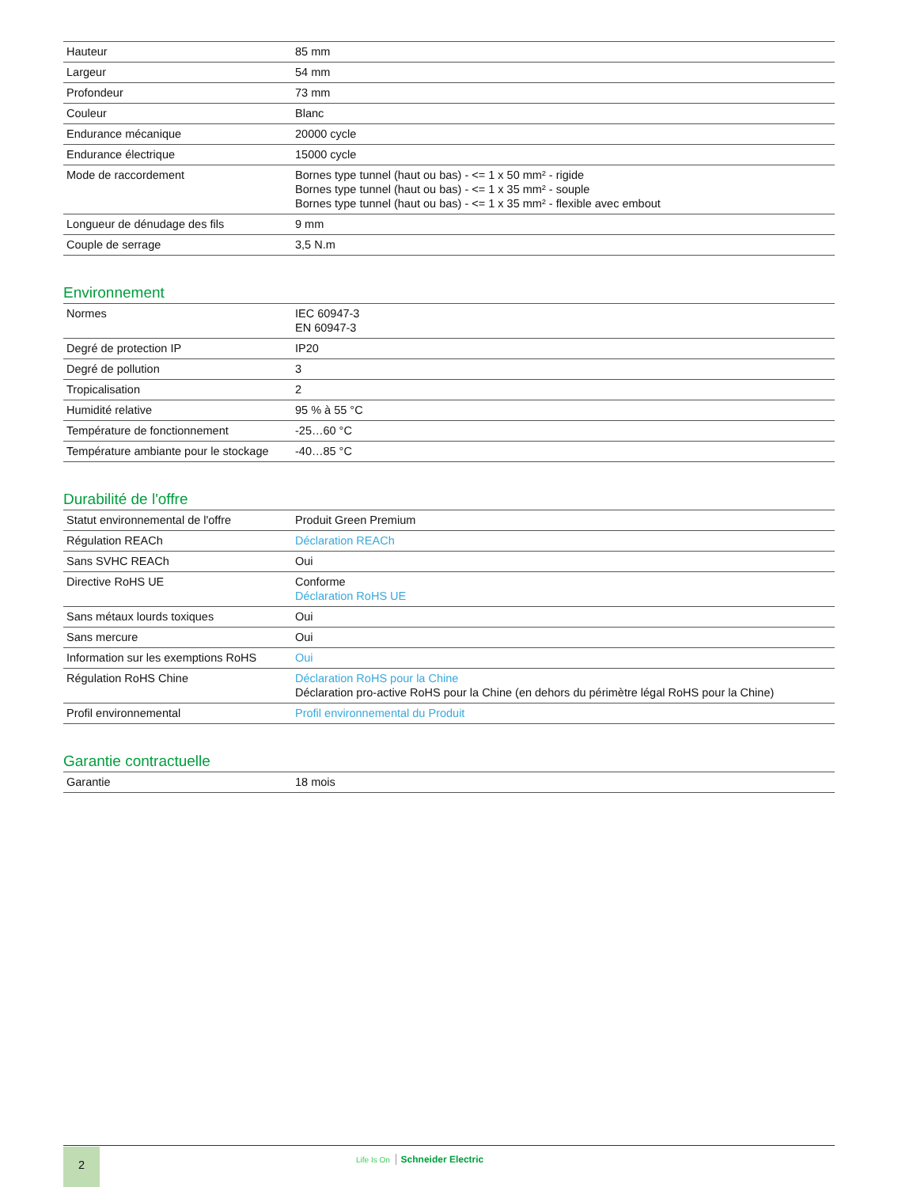| Hauteur | 85 mm |
| Largeur | 54 mm |
| Profondeur | 73 mm |
| Couleur | Blanc |
| Endurance mécanique | 20000 cycle |
| Endurance électrique | 15000 cycle |
| Mode de raccordement | Bornes type tunnel (haut ou bas) - <= 1 x 50 mm² - rigide Bornes type tunnel (haut ou bas) - <= 1 x 35 mm² - souple Bornes type tunnel (haut ou bas) - <= 1 x 35 mm² - flexible avec embout |
| Longueur de dénudage des fils | 9 mm |
| Couple de serrage | 3,5 N.m |
Environnement
| Normes | IEC 60947-3 EN 60947-3 |
| Degré de protection IP | IP20 |
| Degré de pollution | 3 |
| Tropicalisation | 2 |
| Humidité relative | 95 % à 55 °C |
| Température de fonctionnement | -25…60 °C |
| Température ambiante pour le stockage | -40…85 °C |
Durabilité de l'offre
| Statut environnemental de l'offre | Produit Green Premium |
| Régulation REACh | Déclaration REACh |
| Sans SVHC REACh | Oui |
| Directive RoHS UE | Conforme Déclaration RoHS UE |
| Sans métaux lourds toxiques | Oui |
| Sans mercure | Oui |
| Information sur les exemptions RoHS | Oui |
| Régulation RoHS Chine | Déclaration RoHS pour la Chine Déclaration pro-active RoHS pour la Chine (en dehors du périmètre légal RoHS pour la Chine) |
| Profil environnemental | Profil environnemental du Produit |
Garantie contractuelle
| Garantie | 18 mois |
2 Life Is On Schneider Electric